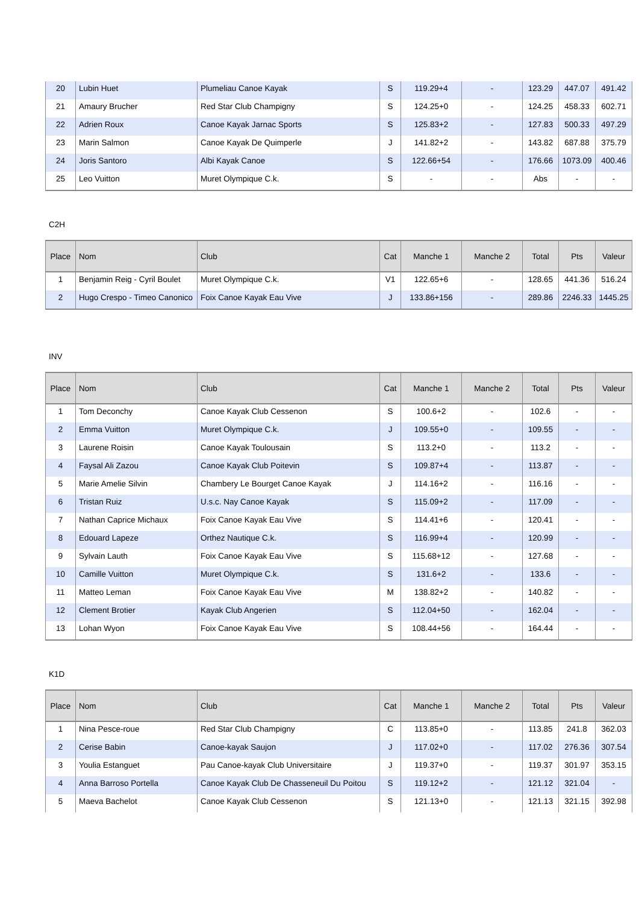| 20 | Lubin Huet | Plumeliau Canoe Kayak | S | 119.29+4 | - | 123.29 | 447.07 | 491.42 |
| 21 | Amaury Brucher | Red Star Club Champigny | S | 124.25+0 | - | 124.25 | 458.33 | 602.71 |
| 22 | Adrien Roux | Canoe Kayak Jarnac Sports | S | 125.83+2 | - | 127.83 | 500.33 | 497.29 |
| 23 | Marin Salmon | Canoe Kayak De Quimperle | J | 141.82+2 | - | 143.82 | 687.88 | 375.79 |
| 24 | Joris Santoro | Albi Kayak Canoe | S | 122.66+54 | - | 176.66 | 1073.09 | 400.46 |
| 25 | Leo Vuitton | Muret Olympique C.k. | S | - | - | Abs | - | - |
C2H
| Place | Nom | Club | Cat | Manche 1 | Manche 2 | Total | Pts | Valeur |
| --- | --- | --- | --- | --- | --- | --- | --- | --- |
| 1 | Benjamin Reig - Cyril Boulet | Muret Olympique C.k. | V1 | 122.65+6 | - | 128.65 | 441.36 | 516.24 |
| 2 | Hugo Crespo - Timeo Canonico | Foix Canoe Kayak Eau Vive | J | 133.86+156 | - | 289.86 | 2246.33 | 1445.25 |
INV
| Place | Nom | Club | Cat | Manche 1 | Manche 2 | Total | Pts | Valeur |
| --- | --- | --- | --- | --- | --- | --- | --- | --- |
| 1 | Tom Deconchy | Canoe Kayak Club Cessenon | S | 100.6+2 | - | 102.6 | - | - |
| 2 | Emma Vuitton | Muret Olympique C.k. | J | 109.55+0 | - | 109.55 | - | - |
| 3 | Laurene Roisin | Canoe Kayak Toulousain | S | 113.2+0 | - | 113.2 | - | - |
| 4 | Faysal Ali Zazou | Canoe Kayak Club Poitevin | S | 109.87+4 | - | 113.87 | - | - |
| 5 | Marie Amelie Silvin | Chambery Le Bourget Canoe Kayak | J | 114.16+2 | - | 116.16 | - | - |
| 6 | Tristan Ruiz | U.s.c. Nay Canoe Kayak | S | 115.09+2 | - | 117.09 | - | - |
| 7 | Nathan Caprice Michaux | Foix Canoe Kayak Eau Vive | S | 114.41+6 | - | 120.41 | - | - |
| 8 | Edouard Lapeze | Orthez Nautique C.k. | S | 116.99+4 | - | 120.99 | - | - |
| 9 | Sylvain Lauth | Foix Canoe Kayak Eau Vive | S | 115.68+12 | - | 127.68 | - | - |
| 10 | Camille Vuitton | Muret Olympique C.k. | S | 131.6+2 | - | 133.6 | - | - |
| 11 | Matteo Leman | Foix Canoe Kayak Eau Vive | M | 138.82+2 | - | 140.82 | - | - |
| 12 | Clement Brotier | Kayak Club Angerien | S | 112.04+50 | - | 162.04 | - | - |
| 13 | Lohan Wyon | Foix Canoe Kayak Eau Vive | S | 108.44+56 | - | 164.44 | - | - |
K1D
| Place | Nom | Club | Cat | Manche 1 | Manche 2 | Total | Pts | Valeur |
| --- | --- | --- | --- | --- | --- | --- | --- | --- |
| 1 | Nina Pesce-roue | Red Star Club Champigny | C | 113.85+0 | - | 113.85 | 241.8 | 362.03 |
| 2 | Cerise Babin | Canoe-kayak Saujon | J | 117.02+0 | - | 117.02 | 276.36 | 307.54 |
| 3 | Youlia Estanguet | Pau Canoe-kayak Club Universitaire | J | 119.37+0 | - | 119.37 | 301.97 | 353.15 |
| 4 | Anna Barroso Portella | Canoe Kayak Club De Chasseneuil Du Poitou | S | 119.12+2 | - | 121.12 | 321.04 | - |
| 5 | Maeva Bachelot | Canoe Kayak Club Cessenon | S | 121.13+0 | - | 121.13 | 321.15 | 392.98 |